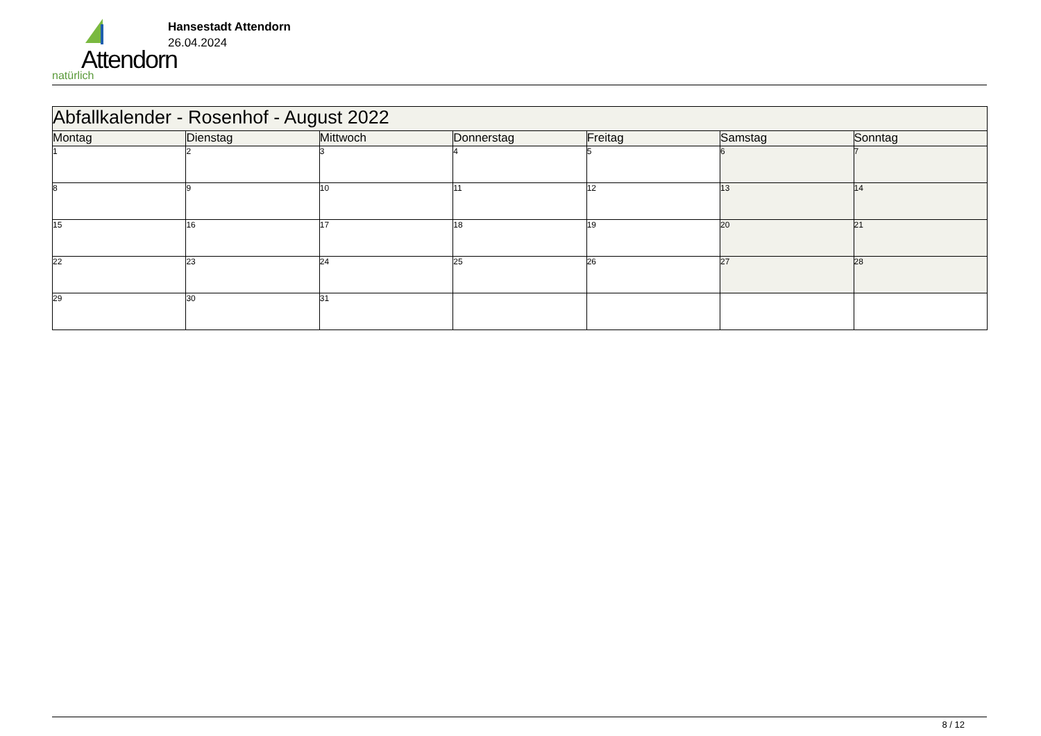Attendorn
natürlich
Hansestadt Attendorn
26.04.2024
| Abfallkalender - Rosenhof - August 2022 | | | | | | |
| Montag | Dienstag | Mittwoch | Donnerstag | Freitag | Samstag | Sonntag |
| 1 | 2 | 3 | 4 | 5 | 6 | 7 |
| 8 | 9 | 10 | 11 | 12 | 13 | 14 |
| 15 | 16 | 17 | 18 | 19 | 20 | 21 |
| 22 | 23 | 24 | 25 | 26 | 27 | 28 |
| 29 | 30 | 31 | | | | |
8 / 12